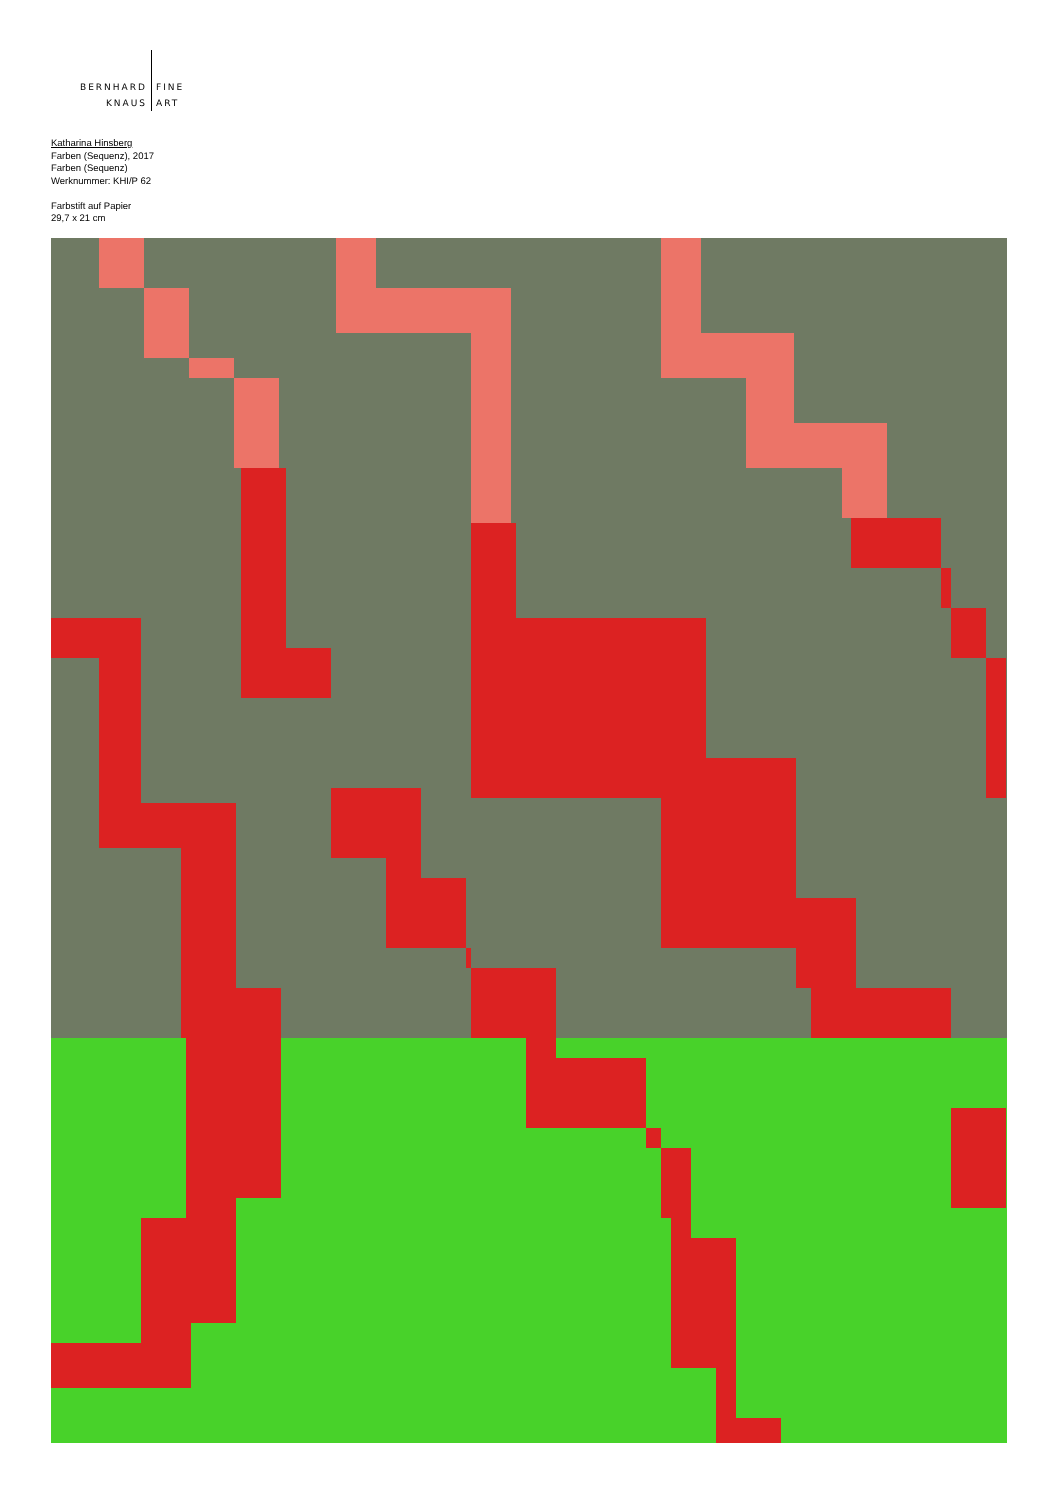| BERNHARD | FINE |
| KNAUS | ART |
Katharina Hinsberg
Farben (Sequenz), 2017
Farben (Sequenz)
Werknummer: KHI/P 62
Farbstift auf Papier
29,7 x 21 cm